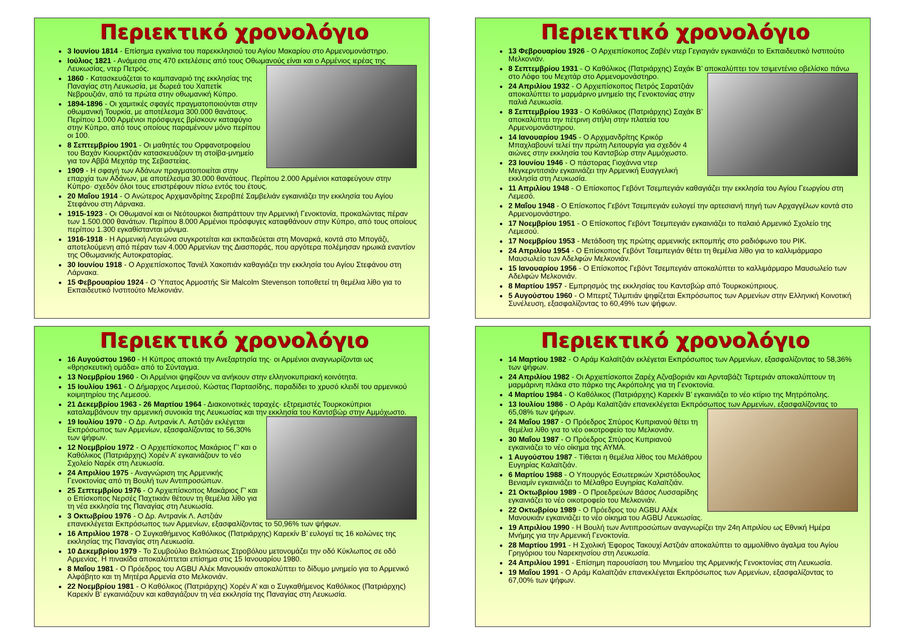Περιεκτικό χρονολόγιο
3 Ιουνίου 1814 - Επίσημα εγκαίνια του παρεκκλησιού του Αγίου Μακαρίου στο Αρμενομονάστηρο.
Ιούλιος 1821 - Ανάμεσα στις 470 εκτελέσεις από τους Οθωμανούς είναι και ο Αρμένιος ιερέας της Λευκωσίας, ντερ Πετρός.
1860 - Κατασκευάζεται το καμπαναριό της εκκλησίας της Παναγίας στη Λευκωσία, με δωρεά του Χαπετίκ Νεβρουζιάν, από τα πρώτα στην οθωμανική Κύπρο.
1894-1896 - Οι χαμιτικές σφαγές πραγματοποιούνται στην οθωμανική Τουρκία, με αποτέλεσμα 300.000 θανάτους. Περίπου 1.000 Αρμένιοι πρόσφυγες βρίσκουν καταφύγιο στην Κύπρο, από τους οποίους παραμένουν μόνο περίπου οι 100.
8 Σεπτεμβρίου 1901 - Οι μαθητές του Ορφανοτροφείου του Βαχάν Κιουρκτζιάν κατασκευάζουν τη στοίβα-μνημείο για τον Αββά Μεχιτάρ της Σεβαστείας.
1909 - Η σφαγή των Αδάνων πραγματοποιείται στην επαρχία των Αδάνων, με αποτέλεσμα 30.000 θανάτους. Περίπου 2.000 Αρμένιοι καταφεύγουν στην Κύπρο· σχεδόν όλοι τους επιστρέφουν πίσω εντός του έτους.
20 Μαΐου 1914 - Ο Ανώτερος Αρχιμανδρίτης Σεροβπέ Σαμβελιάν εγκαινιάζει την εκκλησία του Αγίου Στεφάνου στη Λάρνακα.
1915-1923 - Οι Οθωμανοί και οι Νεότουρκοι διαπράττουν την Αρμενική Γενοκτονία, προκαλώντας πέραν των 1.500.000 θανάτων. Περίπου 8.000 Αρμένιοι πρόσφυγες καταφθάνουν στην Κύπρο, από τους οποίους περίπου 1.300 εγκαθίστανται μόνιμα.
1916-1918 - Η Αρμενική Λεγεώνα συγκροτείται και εκπαιδεύεται στη Μοναρκά, κοντά στο Μπογάζι, αποτελούμενη από πέραν των 4.000 Αρμενίων της Διασποράς, που αργότερα πολέμησαν ηρωικά εναντίον της Οθωμανικής Αυτοκρατορίας.
30 Ιουνίου 1918 - Ο Αρχιεπίσκοπος Τανιέλ Χακοπιάν καθαγιάζει την εκκλησία του Αγίου Στεφάνου στη Λάρνακα.
15 Φεβρουαρίου 1924 - Ο Ύπατος Αρμοστής Sir Malcolm Stevenson τοποθετεί τη θεμέλια λίθο για το Εκπαιδευτικό Ινστιτούτο Μελκονιάν.
Περιεκτικό χρονολόγιο
13 Φεβρουαρίου 1926 - Ο Αρχιεπίσκοπος Ζαβέν ντερ Γεγιαγιάν εγκαινιάζει το Εκπαιδευτικό Ινστιτούτο Μελκονιάν.
8 Σεπτεμβρίου 1931 - Ο Καθόλικος (Πατριάρχης) Σαχάκ Β’ αποκαλύπτει τον τσιμεντένιο οβελίσκο πάνω στο Λόφο του Μεχιτάρ στο Αρμενομονάστηρο.
24 Απριλίου 1932 - Ο Αρχιεπίσκοπος Πετρός Σαρατζιάν αποκαλύπτει το μαρμάρινο μνημείο της Γενοκτονίας στην παλιά Λευκωσία.
8 Σεπτεμβρίου 1933 - Ο Καθόλικος (Πατριάρχης) Σαχάκ Β’ αποκαλύπτει την πέτρινη στήλη στην πλατεία του Αρμενομονάστηρου.
14 Ιανουαρίου 1945 - Ο Αρχιμανδρίτης Κρικόρ Μπαχλαβουνί τελεί την πρώτη Λειτουργία για σχεδόν 4 αιώνες στην εκκλησία του Καντσβώρ στην Αμμόχωστο.
23 Ιουνίου 1946 - Ο πάστορας Γιοχάννα ντερ Μεγκερντιτσιάν εγκαινιάζει την Αρμενική Ευαγγελική εκκλησία στη Λευκωσία.
11 Απριλίου 1948 - Ο Επίσκοπος Γεβόντ Τσεμπεγιάν καθαγιάζει την εκκλησία του Αγίου Γεωργίου στη Λεμεσό.
2 Μαΐου 1948 - Ο Επίσκοπος Γεβόντ Τσεμπεγιάν ευλογεί την αρτεσιανή πηγή των Αρχαγγέλων κοντά στο Αρμενομονάστηρο.
17 Νοεμβρίου 1951 - Ο Επίσκοπος Γεβόντ Τσεμπεγιάν εγκαινιάζει το παλαιό Αρμενικό Σχολείο της Λεμεσού.
17 Νοεμβρίου 1953 - Μετάδοση της πρώτης αρμενικής εκπομπής στο ραδιόφωνο του ΡΙΚ.
24 Απριλίου 1954 - Ο Επίσκοπος Γεβόντ Τσεμπεγιάν θέτει τη θεμέλια λίθο για το καλλιμάρμαρο Μαυσωλείο των Αδελφών Μελκονιάν.
15 Ιανουαρίου 1956 - Ο Επίσκοπος Γεβόντ Τσεμπεγιάν αποκαλύπτει το καλλιμάρμαρο Μαυσωλείο των Αδελφών Μελκονιάν.
8 Μαρτίου 1957 - Εμπρησμός της εκκλησίας του Καντσβώρ από Τουρκοκύπριους.
5 Αυγούστου 1960 - Ο Μπερτζ Τιλμπιάν ψηφίζεται Εκπρόσωπος των Αρμενίων στην Ελληνική Κοινοτική Συνέλευση, εξασφαλίζοντας το 60,49% των ψήφων.
Περιεκτικό χρονολόγιο
16 Αυγούστου 1960 - Η Κύπρος αποκτά την Ανεξαρτησία της· οι Αρμένιοι αναγνωρίζονται ως «θρησκευτική ομάδα» από το Σύνταγμα.
13 Νοεμβρίου 1960 - Οι Αρμένιοι ψηφίζουν να ανήκουν στην ελληνοκυπριακή κοινότητα.
15 Ιουλίου 1961 - Ο Δήμαρχος Λεμεσού, Κώστας Παρτασίδης, παραδίδει το χρυσό κλειδί του αρμενικού κοιμητηρίου της Λεμεσού.
21 Δεκεμβρίου 1963 - 26 Μαρτίου 1964 - Διακοινοτικές ταραχές· εξτρεμιστές Τουρκοκύπριοι καταλαμβάνουν την αρμενική συνοικία της Λευκωσίας και την εκκλησία του Καντσβώρ στην Αμμόχωστο.
19 Ιουλίου 1970 - Ο Δρ. Αντρανίκ Λ. Αστζιάν εκλέγεται Εκπρόσωπος των Αρμενίων, εξασφαλίζοντας το 56,30% των ψήφων.
12 Νοεμβρίου 1972 - Ο Αρχιεπίσκοπος Μακάριος Γ’ και ο Καθόλικος (Πατριάρχης) Χορέν Α’ εγκαινιάζουν το νέο Σχολείο Ναρέκ στη Λευκωσία.
24 Απριλίου 1975 - Αναγνώριση της Αρμενικής Γενοκτονίας από τη Βουλή των Αντιπροσώπων.
25 Σεπτεμβρίου 1976 - Ο Αρχιεπίσκοπος Μακάριος Γ’ και ο Επίσκοπος Νερσές Παχτικιάν θέτουν τη θεμέλια λίθο για τη νέα εκκλησία της Παναγίας στη Λευκωσία.
3 Οκτωβρίου 1976 - Ο Δρ. Αντρανίκ Λ. Αστζιάν επανεκλέγεται Εκπρόσωπος των Αρμενίων, εξασφαλίζοντας το 50,96% των ψήφων.
16 Απριλίου 1978 - Ο Συγκαθήμενος Καθόλικος (Πατριάρχης) Καρεκίν Β’ ευλογεί τις 16 κολώνες της εκκλησίας της Παναγίας στη Λευκωσία.
10 Δεκεμβρίου 1979 - Το Συμβούλιο Βελτιώσεως Στροβόλου μετονομάζει την οδό Κύκλωπος σε οδό Αρμενίας. Η πινακίδα αποκαλύπτεται επίσημα στις 15 Ιανουαρίου 1980.
8 Μαΐου 1981 - Ο Πρόεδρος του AGBU Αλέκ Μανουκιάν αποκαλύπτει το δίδυμο μνημείο για το Αρμενικό Αλφάβητο και τη Μητέρα Αρμενία στο Μελκονιάν.
22 Νοεμβρίου 1981 - Ο Καθόλικος (Πατριάρχης) Χορέν Α’ και ο Συγκαθήμενος Καθόλικος (Πατριάρχης) Καρεκίν Β’ εγκαινιάζουν και καθαγιάζουν τη νέα εκκλησία της Παναγίας στη Λευκωσία.
Περιεκτικό χρονολόγιο
14 Μαρτίου 1982 - Ο Αράμ Καλαϊτζιάν εκλέγεται Εκπρόσωπος των Αρμενίων, εξασφαλίζοντας το 58,36% των ψήφων.
24 Απριλίου 1982 - Οι Αρχιεπίσκοποι Ζαρέχ Αζναβοριάν και Αρνταβάζτ Τερτεριάν αποκαλύπτουν τη μαρμάρινη πλάκα στο πάρκο της Ακρόπολης για τη Γενοκτονία.
4 Μαρτίου 1984 - Ο Καθόλικος (Πατριάρχης) Καρεκίν Β’ εγκαινιάζει το νέο κτίριο της Μητρόπολης.
13 Ιουλίου 1986 - Ο Αράμ Καλαϊτζιάν επανεκλέγεται Εκπρόσωπος των Αρμενίων, εξασφαλίζοντας το 65,08% των ψήφων.
24 Μαΐου 1987 - Ο Πρόεδρος Σπύρος Κυπριανού θέτει τη θεμέλια λίθο για το νέο οικοτροφείο του Μελκονιάν.
30 Μαΐου 1987 - Ο Πρόεδρος Σπύρος Κυπριανού εγκαινιάζει το νέο οίκημα της ΑΥΜΑ.
1 Αυγούστου 1987 - Τίθεται η θεμέλια λίθος του Μελάθρου Ευγηρίας Καλαϊτζιάν.
6 Μαρτίου 1988 - Ο Υπουργός Εσωτερικών Χριστόδουλος Βενιαμίν εγκαινιάζει το Μέλαθρο Ευγηρίας Καλαϊτζιάν.
21 Οκτωβρίου 1989 - Ο Προεδρεύων Βάσος Λυσσαρίδης εγκαινιάζει το νέο οικοτροφείο του Μελκονιάν.
22 Οκτωβρίου 1989 - Ο Πρόεδρος του AGBU Αλέκ Μανουκιάν εγκαινιάζει το νέο οίκημα του AGBU Λευκωσίας.
19 Απριλίου 1990 - Η Βουλή των Αντιπροσώπων αναγνωρίζει την 24η Απριλίου ως Εθνική Ημέρα Μνήμης για την Αρμενική Γενοκτονία.
28 Μαρτίου 1991 - Η Σχολική Έφορος Τακουχί Αστζιάν αποκαλύπτει το αμμολίθινο άγαλμα του Αγίου Γρηγόριου του Ναρεκηνσίου στη Λευκωσία.
24 Απριλίου 1991 - Επίσημη παρουσίαση του Μνημείου της Αρμενικής Γενοκτονίας στη Λευκωσία.
19 Μαΐου 1991 - Ο Αράμ Καλαϊτζιάν επανεκλέγεται Εκπρόσωπος των Αρμενίων, εξασφαλίζοντας το 67,00% των ψήφων.